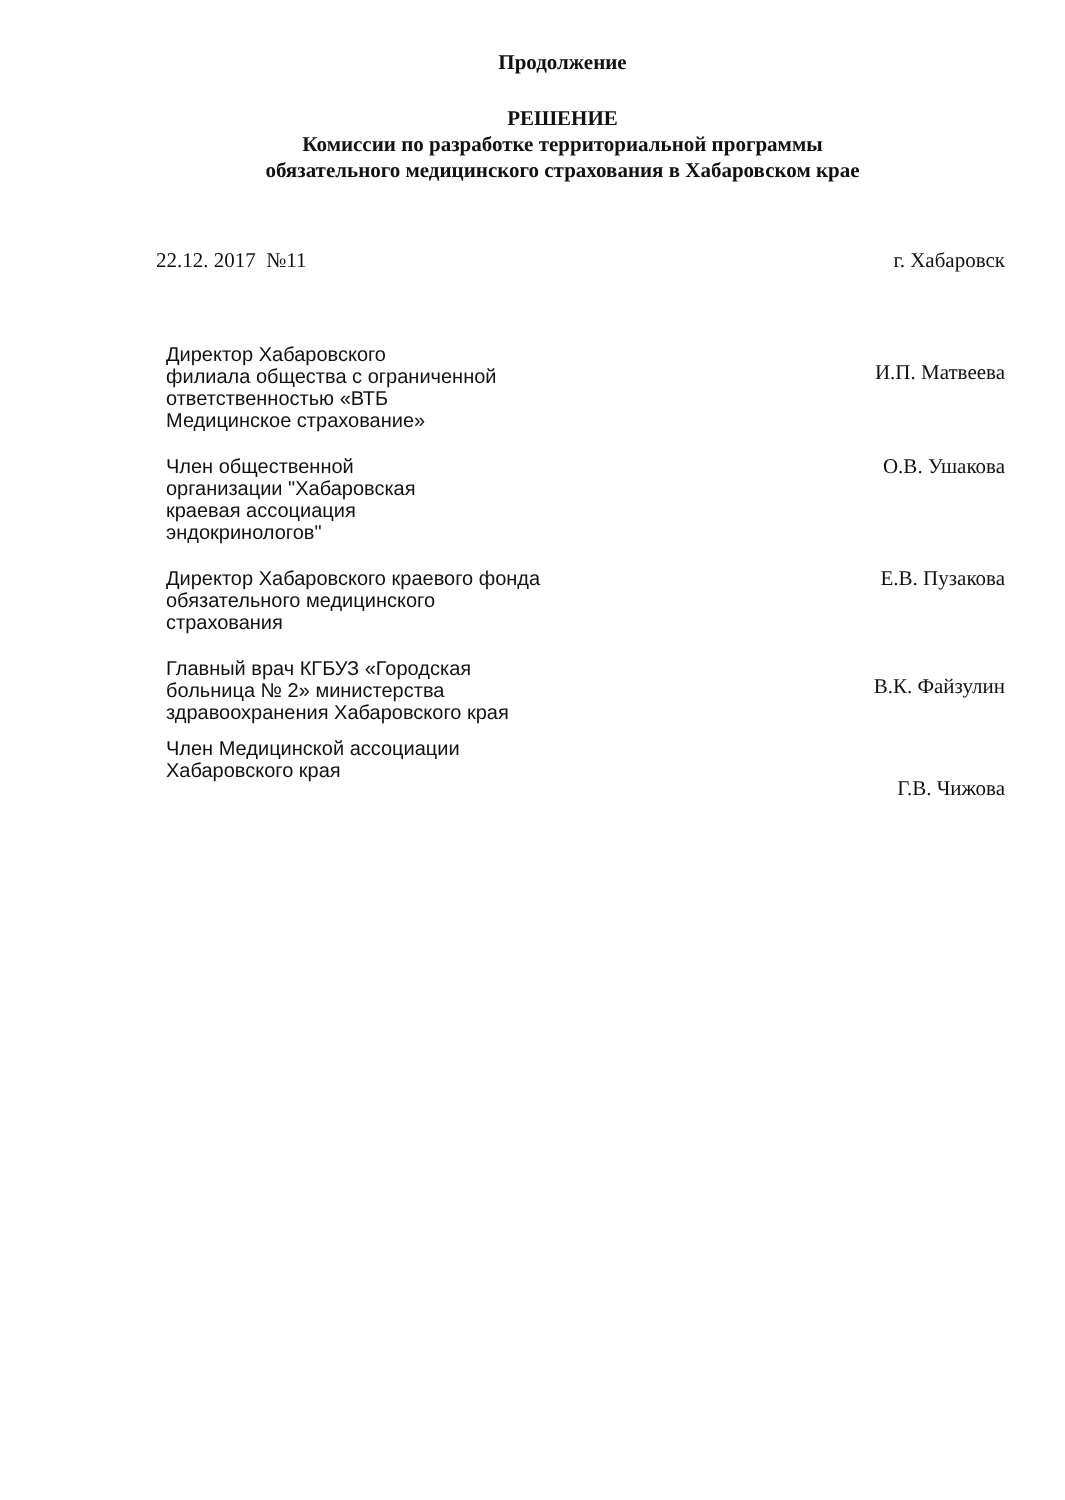Продолжение
РЕШЕНИЕ
Комиссии по разработке территориальной программы
обязательного медицинского страхования в Хабаровском крае
22.12. 2017 №11 г. Хабаровск
Директор Хабаровского
филиала общества с ограниченной
ответственностью «ВТБ
Медицинское страхование»
И.П. Матвеева
Член общественной
организации "Хабаровская
краевая ассоциация
эндокринологов"
О.В. Ушакова
Директор Хабаровского краевого фонда
обязательного медицинского
страхования
Е.В. Пузакова
Главный врач КГБУЗ «Городская
больница № 2» министерства
здравоохранения Хабаровского края
В.К. Файзулин
Член Медицинской ассоциации
Хабаровского края
Г.В. Чижова